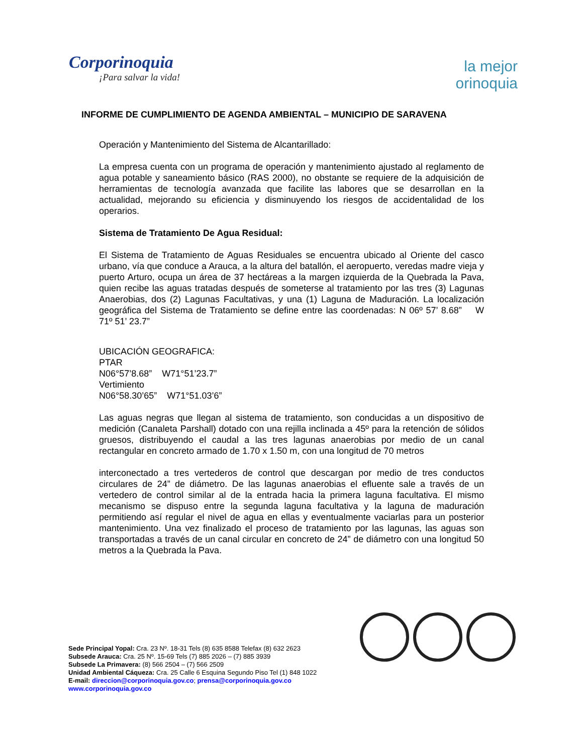Corporinoquia
¡Para salvar la vida!
la mejor
orinoquia
INFORME DE CUMPLIMIENTO DE AGENDA AMBIENTAL – MUNICIPIO DE SARAVENA
Operación y Mantenimiento del Sistema de Alcantarillado:
La empresa cuenta con un programa de operación y mantenimiento ajustado al reglamento de agua potable y saneamiento básico (RAS 2000), no obstante se requiere de la adquisición de herramientas de tecnología avanzada que facilite las labores que se desarrollan en la actualidad, mejorando su eficiencia y disminuyendo los riesgos de accidentalidad de los operarios.
Sistema de Tratamiento De Agua Residual:
El Sistema de Tratamiento de Aguas Residuales se encuentra ubicado al Oriente del casco urbano, vía que conduce a Arauca, a la altura del batallón, el aeropuerto, veredas madre vieja y puerto Arturo, ocupa un área de 37 hectáreas a la margen izquierda de la Quebrada la Pava, quien recibe las aguas tratadas después de someterse al tratamiento por las tres (3) Lagunas Anaerobias, dos (2) Lagunas Facultativas, y una (1) Laguna de Maduración. La localización geográfica del Sistema de Tratamiento se define entre las coordenadas: N 06º 57’ 8.68” W 71º 51’ 23.7”
UBICACIÓN GEOGRAFICA:
PTAR
N06°57’8.68” W71°51’23.7”
Vertimiento
N06°58.30’65” W71°51.03’6”
Las aguas negras que llegan al sistema de tratamiento, son conducidas a un dispositivo de medición (Canaleta Parshall) dotado con una rejilla inclinada a 45º para la retención de sólidos gruesos, distribuyendo el caudal a las tres lagunas anaerobias por medio de un canal rectangular en concreto armado de 1.70 x 1.50 m, con una longitud de 70 metros
interconectado a tres vertederos de control que descargan por medio de tres conductos circulares de 24” de diámetro. De las lagunas anaerobias el efluente sale a través de un vertedero de control similar al de la entrada hacia la primera laguna facultativa. El mismo mecanismo se dispuso entre la segunda laguna facultativa y la laguna de maduración permitiendo así regular el nivel de agua en ellas y eventualmente vaciarlas para un posterior mantenimiento. Una vez finalizado el proceso de tratamiento por las lagunas, las aguas son transportadas a través de un canal circular en concreto de 24” de diámetro con una longitud 50 metros a la Quebrada la Pava.
Sede Principal Yopal: Cra. 23 Nº. 18-31 Tels (8) 635 8588 Telefax (8) 632 2623
Subsede Arauca: Cra. 25 Nº. 15-69 Tels (7) 885 2026 – (7) 885 3939
Subsede La Primavera: (8) 566 2504 – (7) 566 2509
Unidad Ambiental Cáqueza: Cra. 25 Calle 6 Esquina Segundo Piso Tel (1) 848 1022
E-mail: direccion@corporinoquia.gov.co; prensa@corporinoquia.gov.co
www.corporinoquia.gov.co